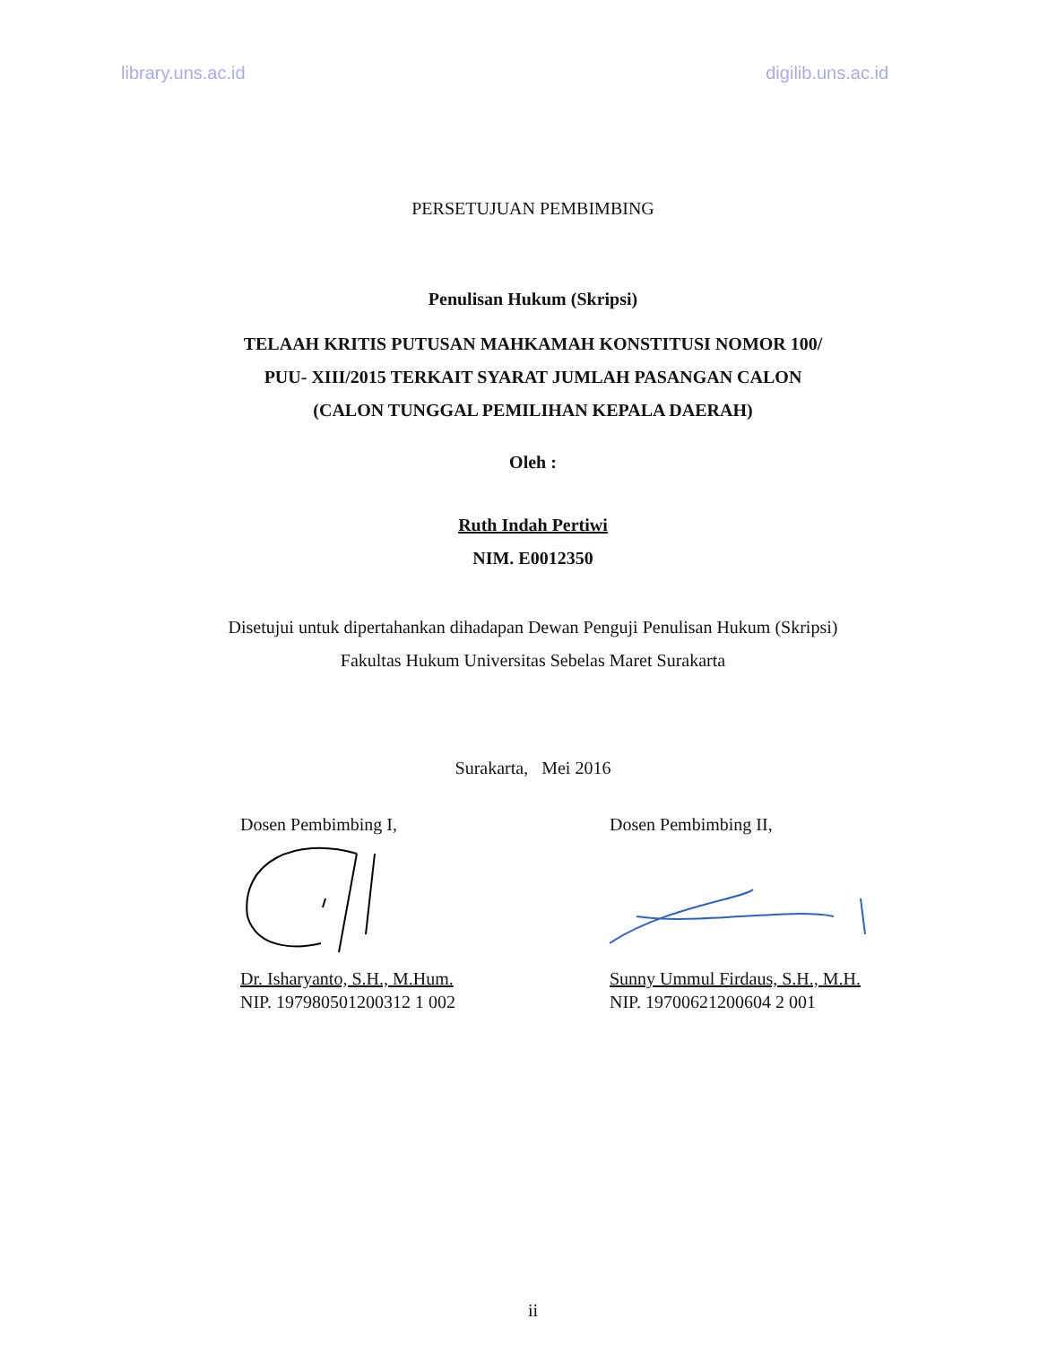library.uns.ac.id digilib.uns.ac.id
PERSETUJUAN PEMBIMBING
Penulisan Hukum (Skripsi)
TELAAH KRITIS PUTUSAN MAHKAMAH KONSTITUSI NOMOR 100/
PUU- XIII/2015 TERKAIT SYARAT JUMLAH PASANGAN CALON
(CALON TUNGGAL PEMILIHAN KEPALA DAERAH)
Oleh :
Ruth Indah Pertiwi
NIM. E0012350
Disetujui untuk dipertahankan dihadapan Dewan Penguji Penulisan Hukum (Skripsi)
Fakultas Hukum Universitas Sebelas Maret Surakarta
Surakarta, Mei 2016
Dosen Pembimbing I,
Dr. Isharyanto, S.H., M.Hum.
NIP. 197980501200312 1 002
Dosen Pembimbing II,
Sunny Ummul Firdaus, S.H., M.H.
NIP. 19700621200604 2 001
ii